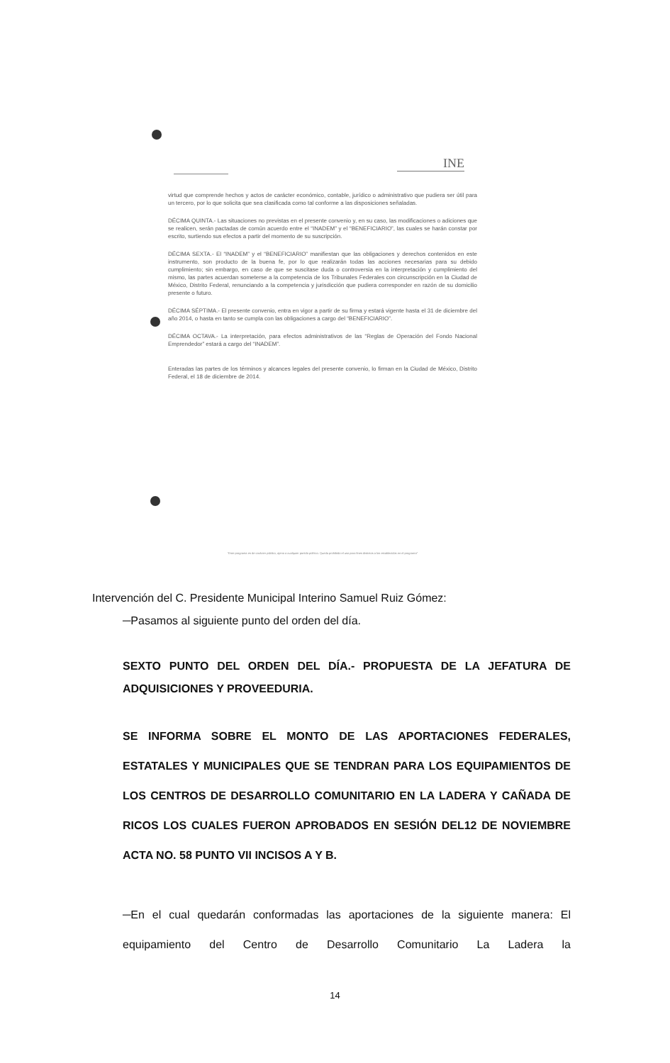INE
virtud que comprende hechos y actos de carácter económico, contable, jurídico o administrativo que pudiera ser útil para un tercero, por lo que solicita que sea clasificada como tal conforme a las disposiciones señaladas.
DÉCIMA QUINTA.- Las situaciones no previstas en el presente convenio y, en su caso, las modificaciones o adiciones que se realicen, serán pactadas de común acuerdo entre el “INADEM” y el “BENEFICIARIO”, las cuales se harán constar por escrito, surtiendo sus efectos a partir del momento de su suscripción.
DÉCIMA SEXTA.- El “INADEM” y el “BENEFICIARIO” manifiestan que las obligaciones y derechos contenidos en este instrumento, son producto de la buena fe, por lo que realizarán todas las acciones necesarias para su debido cumplimiento; sin embargo, en caso de que se suscitase duda o controversia en la interpretación y cumplimiento del mismo, las partes acuerdan someterse a la competencia de los Tribunales Federales con circunscripción en la Ciudad de México, Distrito Federal, renunciando a la competencia y jurisdicción que pudiera corresponder en razón de su domicilio presente o futuro.
DÉCIMA SÉPTIMA.- El presente convenio, entra en vigor a partir de su firma y estará vigente hasta el 31 de diciembre del año 2014, o hasta en tanto se cumpla con las obligaciones a cargo del “BENEFICIARIO”.
DÉCIMA OCTAVA.- La interpretación, para efectos administrativos de las “Reglas de Operación del Fondo Nacional Emprendedor” estará a cargo del “INADEM”.
Enteradas las partes de los términos y alcances legales del presente convenio, lo firman en la Ciudad de México, Distrito Federal, el 18 de diciembre de 2014.
“Este programa es de carácter público, ajeno a cualquier partido político. Queda prohibido el uso para fines distintos a los establecidos en el programa”
Intervención del C. Presidente Municipal Interino Samuel Ruiz Gómez:
─Pasamos al siguiente punto del orden del día.
SEXTO PUNTO DEL ORDEN DEL DÍA.- PROPUESTA DE LA JEFATURA DE ADQUISICIONES Y PROVEEDURIA.
SE INFORMA SOBRE EL MONTO DE LAS APORTACIONES FEDERALES, ESTATALES Y MUNICIPALES QUE SE TENDRAN PARA LOS EQUIPAMIENTOS DE LOS CENTROS DE DESARROLLO COMUNITARIO EN LA LADERA Y CAÑADA DE RICOS LOS CUALES FUERON APROBADOS EN SESIÓN DEL12 DE NOVIEMBRE ACTA NO. 58 PUNTO VII INCISOS A Y B.
─En el cual quedarán conformadas las aportaciones de la siguiente manera: El equipamiento del Centro de Desarrollo Comunitario La Ladera la
14